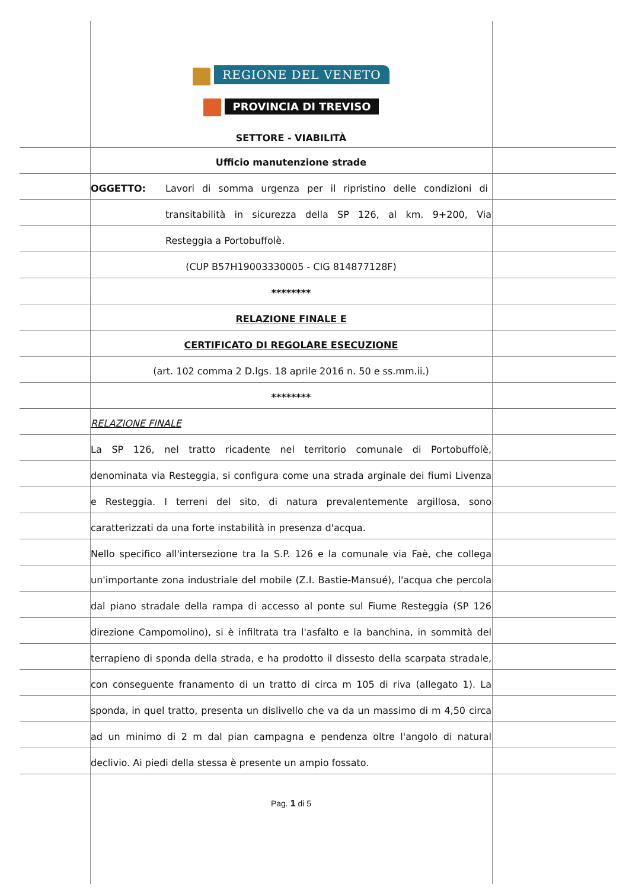REGIONE DEL VENETO
PROVINCIA DI TREVISO
SETTORE - VIABILITÀ
Ufficio manutenzione strade
OGGETTO: Lavori di somma urgenza per il ripristino delle condizioni di
transitabilità in sicurezza della SP 126, al km. 9+200, Via
Resteggia a Portobuffolè.
(CUP B57H19003330005 - CIG 814877128F)
********
RELAZIONE FINALE E
CERTIFICATO DI REGOLARE ESECUZIONE
(art. 102 comma 2 D.lgs. 18 aprile 2016 n. 50 e ss.mm.ii.)
********
RELAZIONE FINALE
La SP 126, nel tratto ricadente nel territorio comunale di Portobuffolè,
denominata via Resteggia, si configura come una strada arginale dei fiumi Livenza
e Resteggia. I terreni del sito, di natura prevalentemente argillosa, sono
caratterizzati da una forte instabilità in presenza d'acqua.
Nello specifico all'intersezione tra la S.P. 126 e la comunale via Faè, che collega
un'importante zona industriale del mobile (Z.I. Bastie-Mansué), l'acqua che percola
dal piano stradale della rampa di accesso al ponte sul Fiume Resteggia (SP 126
direzione Campomolino), si è infiltrata tra l'asfalto e la banchina, in sommità del
terrapieno di sponda della strada, e ha prodotto il dissesto della scarpata stradale,
con conseguente franamento di un tratto di circa m 105 di riva (allegato 1). La
sponda, in quel tratto, presenta un dislivello che va da un massimo di m 4,50 circa
ad un minimo di 2 m dal pian campagna e pendenza oltre l'angolo di natural
declivio. Ai piedi della stessa è presente un ampio fossato.
Pag. 1 di 5